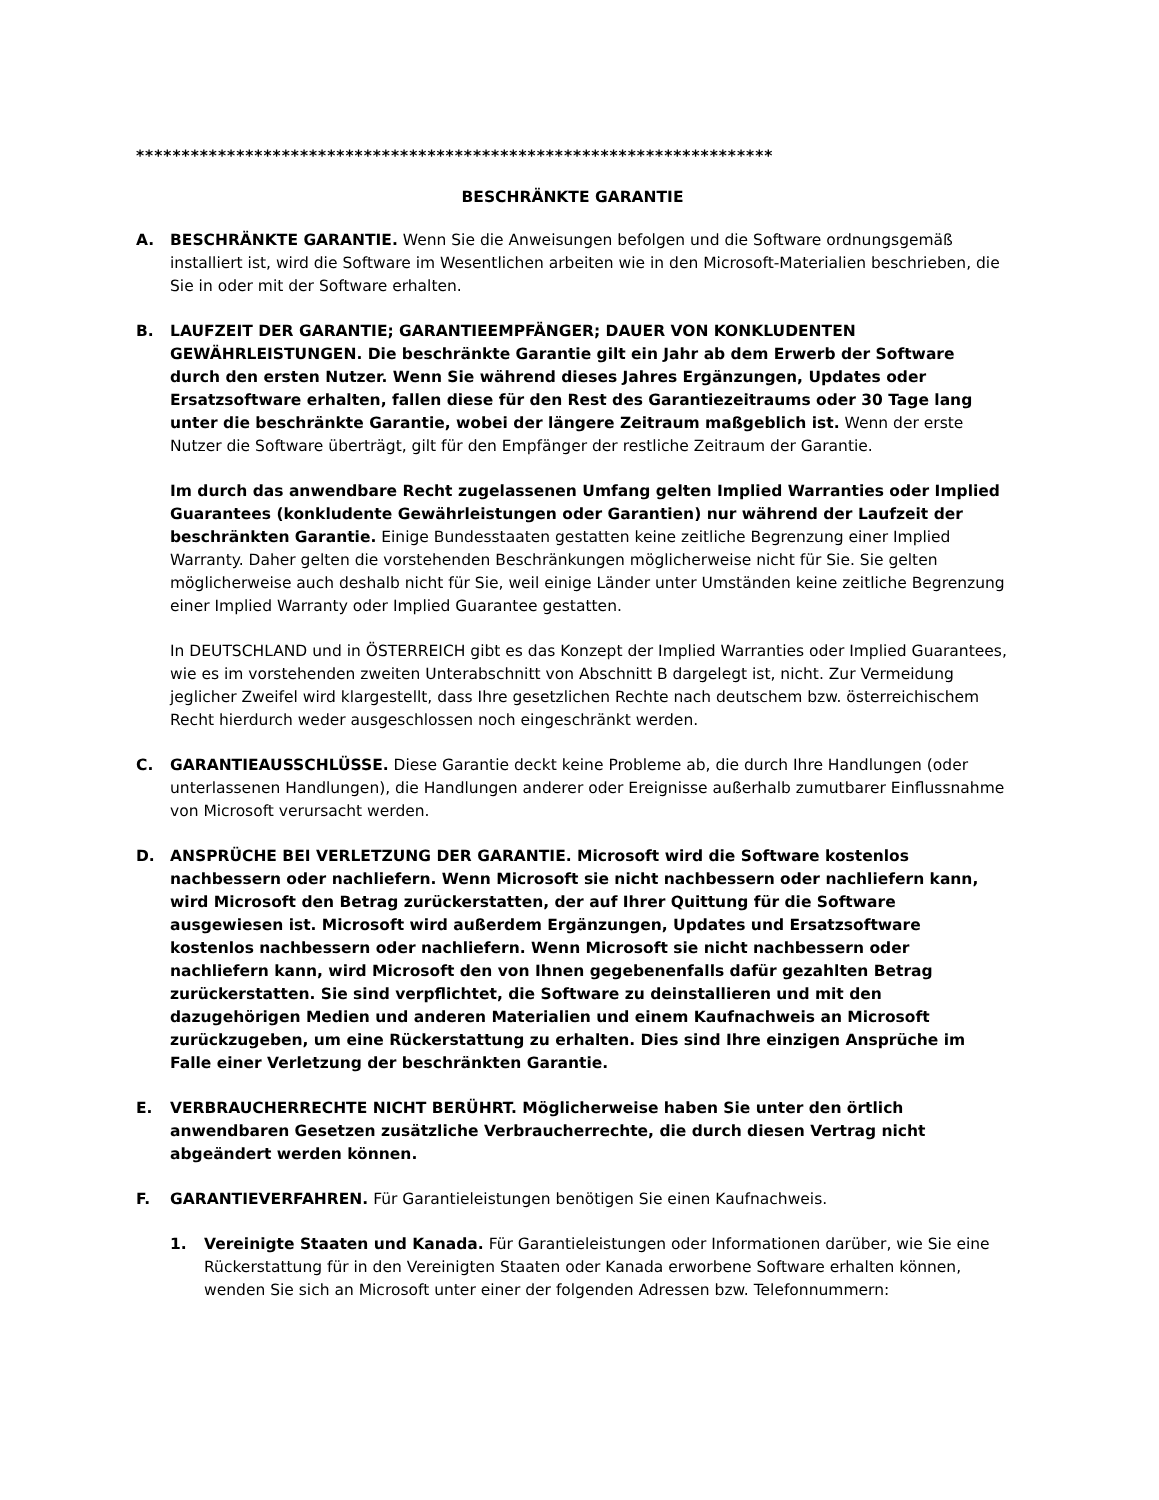**********************************************************************
BESCHRÄNKTE GARANTIE
A. BESCHRÄNKTE GARANTIE. Wenn Sie die Anweisungen befolgen und die Software ordnungsgemäß installiert ist, wird die Software im Wesentlichen arbeiten wie in den Microsoft-Materialien beschrieben, die Sie in oder mit der Software erhalten.
B. LAUFZEIT DER GARANTIE; GARANTIEEMPFÄNGER; DAUER VON KONKLUDENTEN GEWÄHRLEISTUNGEN. Die beschränkte Garantie gilt ein Jahr ab dem Erwerb der Software durch den ersten Nutzer. Wenn Sie während dieses Jahres Ergänzungen, Updates oder Ersatzsoftware erhalten, fallen diese für den Rest des Garantiezeitraums oder 30 Tage lang unter die beschränkte Garantie, wobei der längere Zeitraum maßgeblich ist. Wenn der erste Nutzer die Software überträgt, gilt für den Empfänger der restliche Zeitraum der Garantie.
Im durch das anwendbare Recht zugelassenen Umfang gelten Implied Warranties oder Implied Guarantees (konkludente Gewährleistungen oder Garantien) nur während der Laufzeit der beschränkten Garantie. Einige Bundesstaaten gestatten keine zeitliche Begrenzung einer Implied Warranty. Daher gelten die vorstehenden Beschränkungen möglicherweise nicht für Sie. Sie gelten möglicherweise auch deshalb nicht für Sie, weil einige Länder unter Umständen keine zeitliche Begrenzung einer Implied Warranty oder Implied Guarantee gestatten.
In DEUTSCHLAND und in ÖSTERREICH gibt es das Konzept der Implied Warranties oder Implied Guarantees, wie es im vorstehenden zweiten Unterabschnitt von Abschnitt B dargelegt ist, nicht. Zur Vermeidung jeglicher Zweifel wird klargestellt, dass Ihre gesetzlichen Rechte nach deutschem bzw. österreichischem Recht hierdurch weder ausgeschlossen noch eingeschränkt werden.
C. GARANTIEAUSSCHLÜSSE. Diese Garantie deckt keine Probleme ab, die durch Ihre Handlungen (oder unterlassenen Handlungen), die Handlungen anderer oder Ereignisse außerhalb zumutbarer Einflussnahme von Microsoft verursacht werden.
D. ANSPRÜCHE BEI VERLETZUNG DER GARANTIE. Microsoft wird die Software kostenlos nachbessern oder nachliefern. Wenn Microsoft sie nicht nachbessern oder nachliefern kann, wird Microsoft den Betrag zurückerstatten, der auf Ihrer Quittung für die Software ausgewiesen ist. Microsoft wird außerdem Ergänzungen, Updates und Ersatzsoftware kostenlos nachbessern oder nachliefern. Wenn Microsoft sie nicht nachbessern oder nachliefern kann, wird Microsoft den von Ihnen gegebenenfalls dafür gezahlten Betrag zurückerstatten. Sie sind verpflichtet, die Software zu deinstallieren und mit den dazugehörigen Medien und anderen Materialien und einem Kaufnachweis an Microsoft zurückzugeben, um eine Rückerstattung zu erhalten. Dies sind Ihre einzigen Ansprüche im Falle einer Verletzung der beschränkten Garantie.
E. VERBRAUCHERRECHTE NICHT BERÜHRT. Möglicherweise haben Sie unter den örtlich anwendbaren Gesetzen zusätzliche Verbraucherrechte, die durch diesen Vertrag nicht abgeändert werden können.
F. GARANTIEVERFAHREN. Für Garantieleistungen benötigen Sie einen Kaufnachweis.
1. Vereinigte Staaten und Kanada. Für Garantieleistungen oder Informationen darüber, wie Sie eine Rückerstattung für in den Vereinigten Staaten oder Kanada erworbene Software erhalten können, wenden Sie sich an Microsoft unter einer der folgenden Adressen bzw. Telefonnummern: